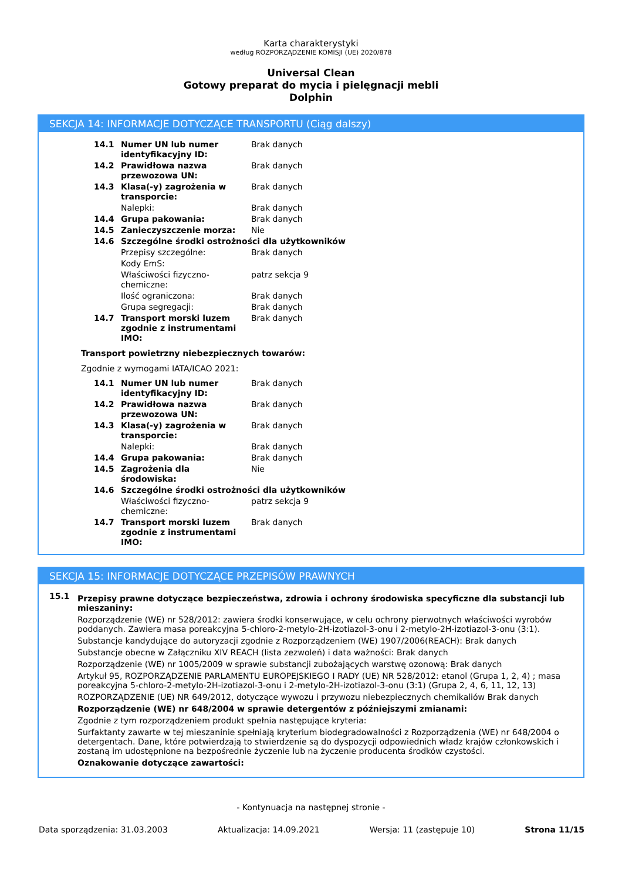Karta charakterystyki
według ROZPORZĄDZENIE KOMISJI (UE) 2020/878
Universal Clean
Gotowy preparat do mycia i pielęgnacji mebli
Dolphin
SEKCJA 14: INFORMACJE DOTYCZĄCE TRANSPORTU (Ciąg dalszy)
| 14.1 | Numer UN lub numer identyfikacyjny ID: | Brak danych |
| 14.2 | Prawidłowa nazwa przewozowa UN: | Brak danych |
| 14.3 | Klasa(-y) zagrożenia w transporcie: | Brak danych |
| | Nalepki: | Brak danych |
| 14.4 | Grupa pakowania: | Brak danych |
| 14.5 | Zanieczyszczenie morza: | Nie |
| 14.6 | Szczególne środki ostrożności dla użytkowników | |
| | Przepisy szczególne: | Brak danych |
| | Kody EmS: | |
| | Właściwości fizyczno-chemiczne: | patrz sekcja 9 |
| | Ilość ograniczona: | Brak danych |
| | Grupa segregacji: | Brak danych |
| 14.7 | Transport morski luzem zgodnie z instrumentami IMO: | Brak danych |
Transport powietrzny niebezpiecznych towarów:
Zgodnie z wymogami IATA/ICAO 2021:
| 14.1 | Numer UN lub numer identyfikacyjny ID: | Brak danych |
| 14.2 | Prawidłowa nazwa przewozowa UN: | Brak danych |
| 14.3 | Klasa(-y) zagrożenia w transporcie: | Brak danych |
| | Nalepki: | Brak danych |
| 14.4 | Grupa pakowania: | Brak danych |
| 14.5 | Zagrożenia dla środowiska: | Nie |
| 14.6 | Szczególne środki ostrożności dla użytkowników | |
| | Właściwości fizyczno-chemiczne: | patrz sekcja 9 |
| 14.7 | Transport morski luzem zgodnie z instrumentami IMO: | Brak danych |
SEKCJA 15: INFORMACJE DOTYCZĄCE PRZEPISÓW PRAWNYCH
15.1
Przepisy prawne dotyczące bezpieczeństwa, zdrowia i ochrony środowiska specyficzne dla substancji lub mieszaniny:
Rozporządzenie (WE) nr 528/2012: zawiera środki konserwujące, w celu ochrony pierwotnych właściwości wyrobów poddanych. Zawiera masa poreakcyjna 5-chloro-2-metylo-2H-izotiazol-3-onu i 2-metylo-2H-izotiazol-3-onu (3:1).
Substancje kandydujące do autoryzacji zgodnie z Rozporządzeniem (WE) 1907/2006(REACH): Brak danych
Substancje obecne w Załączniku XIV REACH (lista zezwoleń) i data ważności: Brak danych
Rozporządzenie (WE) nr 1005/2009 w sprawie substancji zubożających warstwę ozonową: Brak danych
Artykuł 95, ROZPORZĄDZENIE PARLAMENTU EUROPEJSKIEGO I RADY (UE) NR 528/2012: etanol (Grupa 1, 2, 4) ; masa poreakcyjna 5-chloro-2-metylo-2H-izotiazol-3-onu i 2-metylo-2H-izotiazol-3-onu (3:1) (Grupa 2, 4, 6, 11, 12, 13)
ROZPORZĄDZENIE (UE) NR 649/2012, dotyczące wywozu i przywozu niebezpiecznych chemikaliów Brak danych
Rozporządzenie (WE) nr 648/2004 w sprawie detergentów z późniejszymi zmianami:
Zgodnie z tym rozporządzeniem produkt spełnia następujące kryteria:
Surfaktanty zawarte w tej mieszaninie spełniają kryterium biodegradowalności z Rozporządzenia (WE) nr 648/2004 o detergentach. Dane, które potwierdzają to stwierdzenie są do dyspozycji odpowiednich władz krajów członkowskich i zostaną im udostępnione na bezpośrednie życzenie lub na życzenie producenta środków czystości.
Oznakowanie dotyczące zawartości:
- Kontynuacja na następnej stronie -
Data sporządzenia: 31.03.2003 Aktualizacja: 14.09.2021 Wersja: 11 (zastępuje 10) Strona 11/15